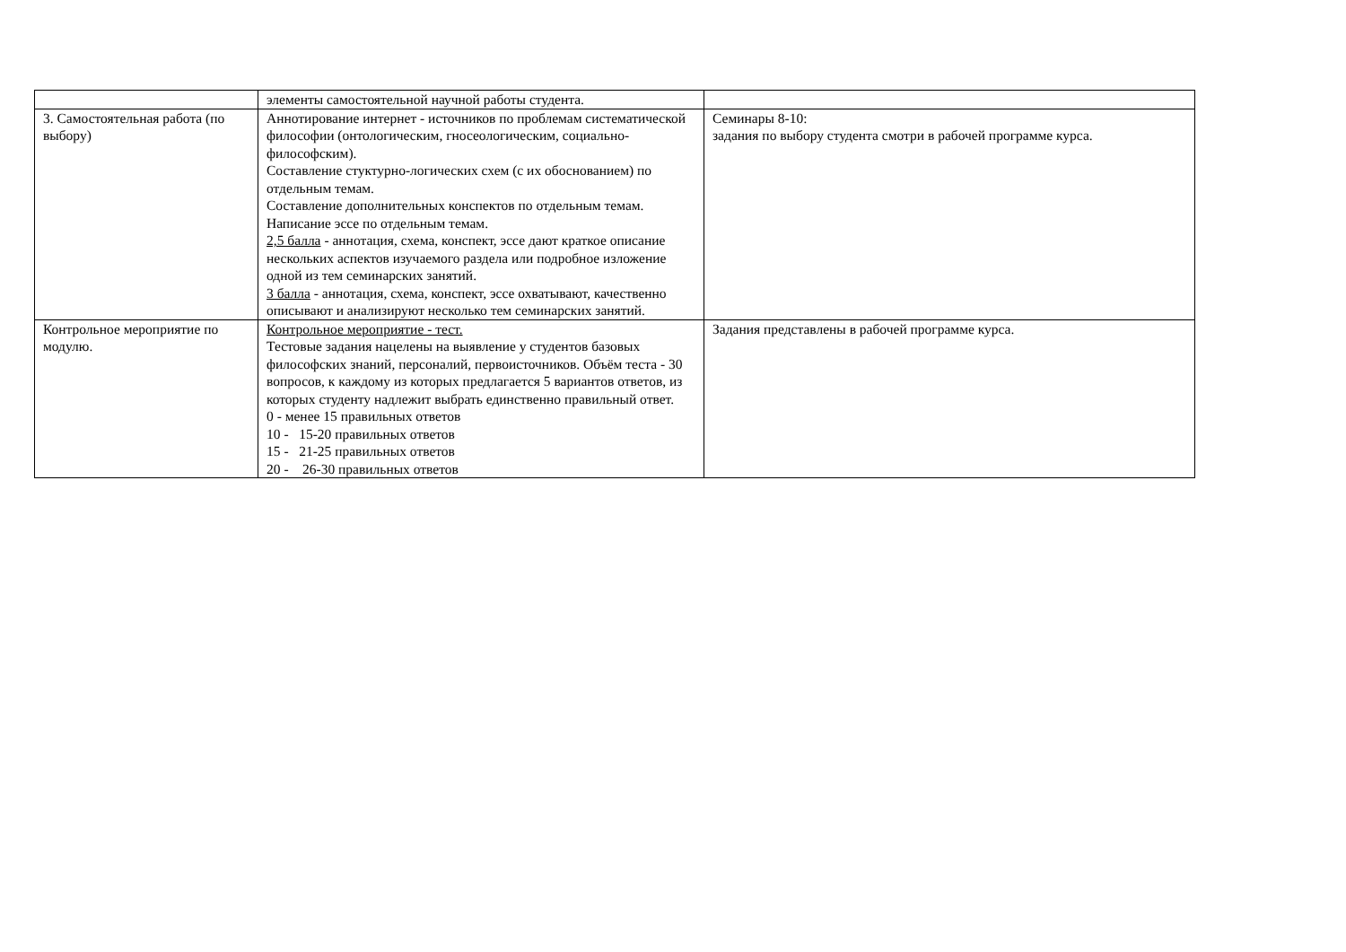| | элементы самостоятельной научной работы студента. | |
| 3. Самостоятельная работа (по выбору) | Аннотирование интернет - источников по проблемам систематической философии (онтологическим, гносеологическим, социально-философским). Составление стуктурно-логических схем (с их обоснованием) по отдельным темам. Составление дополнительных конспектов по отдельным темам. Написание эссе по отдельным темам. 2,5 балла - аннотация, схема, конспект, эссе дают краткое описание нескольких аспектов изучаемого раздела или подробное изложение одной из тем семинарских занятий. 3 балла - аннотация, схема, конспект, эссе охватывают, качественно описывают и анализируют несколько тем семинарских занятий. | Семинары 8-10: задания по выбору студента смотри в рабочей программе курса. |
| Контрольное мероприятие по модулю. | Контрольное мероприятие - тест. Тестовые задания нацелены на выявление у студентов базовых философских знаний, персоналий, первоисточников. Объём теста - 30 вопросов, к каждому из которых предлагается 5 вариантов ответов, из которых студенту надлежит выбрать единственно правильный ответ. 0 - менее 15 правильных ответов 10 - 15-20 правильных ответов 15 - 21-25 правильных ответов 20 - 26-30 правильных ответов | Задания представлены в рабочей программе курса. |